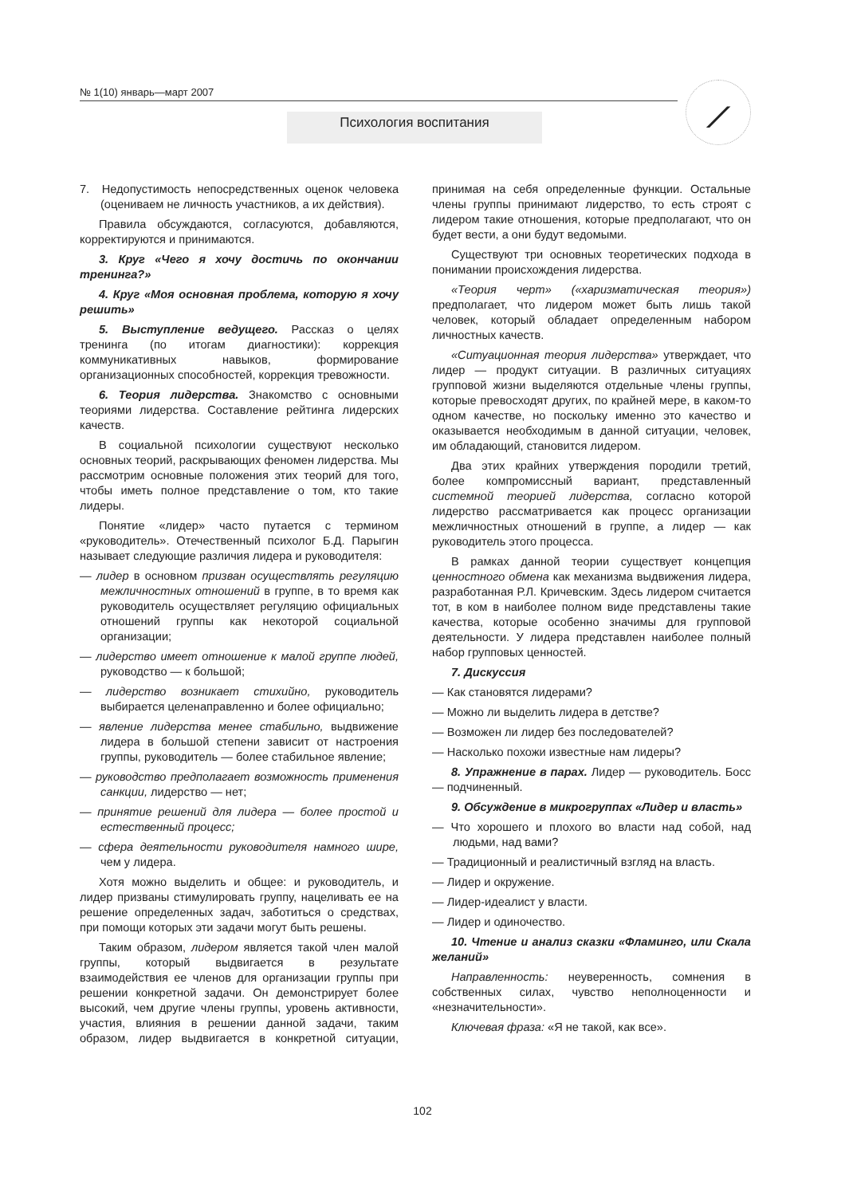№ 1(10) январь—март 2007
Психология воспитания
⟋
7. Недопустимость непосредственных оценок человека (оцениваем не личность участников, а их действия).
Правила обсуждаются, согласуются, добавляются, корректируются и принимаются.
3. Круг «Чего я хочу достичь по окончании тренинга?»
4. Круг «Моя основная проблема, которую я хочу решить»
5. Выступление ведущего. Рассказ о целях тренинга (по итогам диагностики): коррекция коммуникативных навыков, формирование организационных способностей, коррекция тревожности.
6. Теория лидерства. Знакомство с основными теориями лидерства. Составление рейтинга лидерских качеств.
В социальной психологии существуют несколько основных теорий, раскрывающих феномен лидерства. Мы рассмотрим основные положения этих теорий для того, чтобы иметь полное представление о том, кто такие лидеры.
Понятие «лидер» часто путается с термином «руководитель». Отечественный психолог Б.Д. Парыгин называет следующие различия лидера и руководителя:
— лидер в основном призван осуществлять регуляцию межличностных отношений в группе, в то время как руководитель осуществляет регуляцию официальных отношений группы как некоторой социальной организации;
— лидерство имеет отношение к малой группе людей, руководство — к большой;
— лидерство возникает стихийно, руководитель выбирается целенаправленно и более официально;
— явление лидерства менее стабильно, выдвижение лидера в большой степени зависит от настроения группы, руководитель — более стабильное явление;
— руководство предполагает возможность применения санкции, лидерство — нет;
— принятие решений для лидера — более простой и естественный процесс;
— сфера деятельности руководителя намного шире, чем у лидера.
Хотя можно выделить и общее: и руководитель, и лидер призваны стимулировать группу, нацеливать ее на решение определенных задач, заботиться о средствах, при помощи которых эти задачи могут быть решены.
Таким образом, лидером является такой член малой группы, который выдвигается в результате взаимодействия ее членов для организации группы при решении конкретной задачи. Он демонстрирует более высокий, чем другие члены группы, уровень активности, участия, влияния в решении данной задачи, таким образом, лидер выдвигается в конкретной ситуации, принимая на себя определенные функции. Остальные члены группы принимают лидерство, то есть строят с лидером такие отношения, которые предполагают, что он будет вести, а они будут ведомыми.
Существуют три основных теоретических подхода в понимании происхождения лидерства.
«Теория черт» («харизматическая теория») предполагает, что лидером может быть лишь такой человек, который обладает определенным набором личностных качеств.
«Ситуационная теория лидерства» утверждает, что лидер — продукт ситуации. В различных ситуациях групповой жизни выделяются отдельные члены группы, которые превосходят других, по крайней мере, в каком-то одном качестве, но поскольку именно это качество и оказывается необходимым в данной ситуации, человек, им обладающий, становится лидером.
Два этих крайних утверждения породили третий, более компромиссный вариант, представленный системной теорией лидерства, согласно которой лидерство рассматривается как процесс организации межличностных отношений в группе, а лидер — как руководитель этого процесса.
В рамках данной теории существует концепция ценностного обмена как механизма выдвижения лидера, разработанная Р.Л. Кричевским. Здесь лидером считается тот, в ком в наиболее полном виде представлены такие качества, которые особенно значимы для групповой деятельности. У лидера представлен наиболее полный набор групповых ценностей.
7. Дискуссия
— Как становятся лидерами?
— Можно ли выделить лидера в детстве?
— Возможен ли лидер без последователей?
— Насколько похожи известные нам лидеры?
8. Упражнение в парах. Лидер — руководитель. Босс — подчиненный.
9. Обсуждение в микрогруппах «Лидер и власть»
— Что хорошего и плохого во власти над собой, над людьми, над вами?
— Традиционный и реалистичный взгляд на власть.
— Лидер и окружение.
— Лидер-идеалист у власти.
— Лидер и одиночество.
10. Чтение и анализ сказки «Фламинго, или Скала желаний»
Направленность: неуверенность, сомнения в собственных силах, чувство неполноценности и «незначительности».
Ключевая фраза: «Я не такой, как все».
102